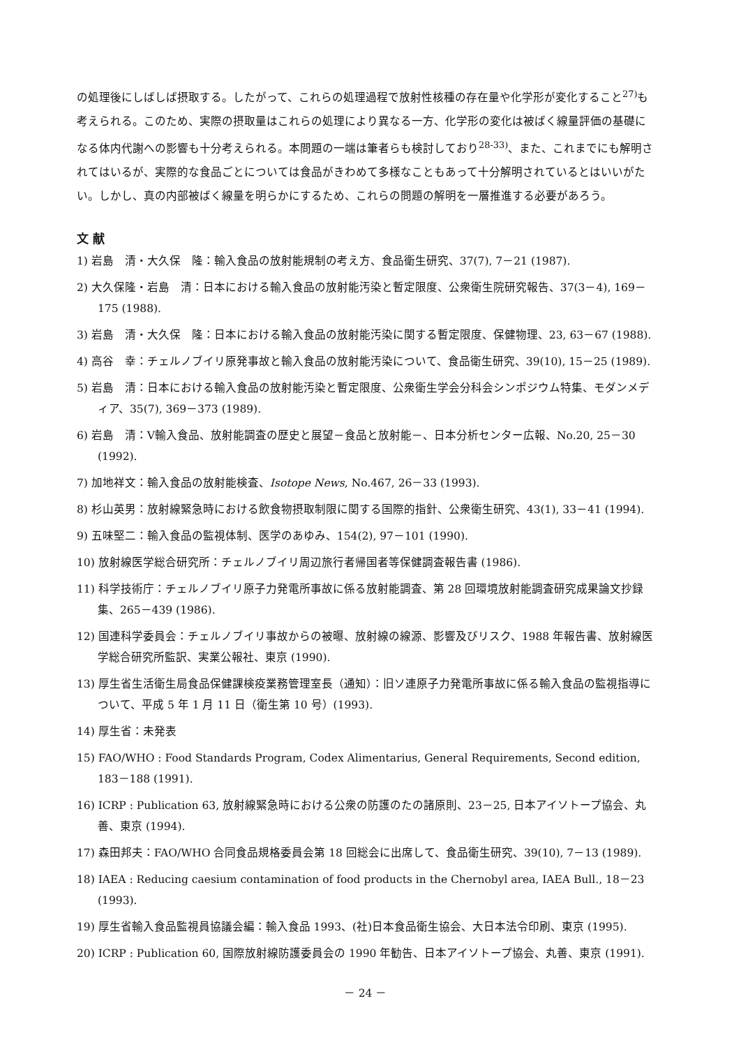の処理後にしばしば摂取する。したがって、これらの処理過程で放射性核種の存在量や化学形が変化すること<sup>27)</sup>も考えられる。このため、実際の摂取量はこれらの処理により異なる一方、化学形の変化は被ばく線量評価の基礎になる体内代謝への影響も十分考えられる。本問題の一端は筆者らも検討しており<sup>28-33)</sup>、また、これまでにも解明されてはいるが、実際的な食品ごとについては食品がきわめて多様なこともあって十分解明されているとはいいがたい。しかし、真の内部被ばく線量を明らかにするため、これらの問題の解明を一層推進する必要があろう。
文 献
1) 岩島　清・大久保　隆：輸入食品の放射能規制の考え方、食品衛生研究、37(7), 7－21 (1987).
2) 大久保隆・岩島　清：日本における輸入食品の放射能汚染と暫定限度、公衆衛生院研究報告、37(3－4), 169－175 (1988).
3) 岩島　清・大久保　隆：日本における輸入食品の放射能汚染に関する暫定限度、保健物理、23, 63－67 (1988).
4) 高谷　幸：チェルノブイリ原発事故と輸入食品の放射能汚染について、食品衛生研究、39(10), 15－25 (1989).
5) 岩島　清：日本における輸入食品の放射能汚染と暫定限度、公衆衛生学会分科会シンポジウム特集、モダンメディア、35(7), 369－373 (1989).
6) 岩島　清：V輸入食品、放射能調査の歴史と展望－食品と放射能－、日本分析センター広報、No.20, 25－30 (1992).
7) 加地祥文：輸入食品の放射能検査、Isotope News, No.467, 26－33 (1993).
8) 杉山英男：放射線緊急時における飲食物摂取制限に関する国際的指針、公衆衛生研究、43(1), 33－41 (1994).
9) 五味堅二：輸入食品の監視体制、医学のあゆみ、154(2), 97－101 (1990).
10) 放射線医学総合研究所：チェルノブイリ周辺旅行者帰国者等保健調査報告書 (1986).
11) 科学技術庁：チェルノブイリ原子力発電所事故に係る放射能調査、第 28 回環境放射能調査研究成果論文抄録集、265－439 (1986).
12) 国連科学委員会：チェルノブイリ事故からの被曝、放射線の線源、影響及びリスク、1988 年報告書、放射線医学総合研究所監訳、実業公報社、東京 (1990).
13) 厚生省生活衛生局食品保健課検疫業務管理室長（通知）：旧ソ連原子力発電所事故に係る輸入食品の監視指導について、平成 5 年 1 月 11 日（衛生第 10 号）(1993).
14) 厚生省：未発表
15) FAO/WHO : Food Standards Program, Codex Alimentarius, General Requirements, Second edition, 183－188 (1991).
16) ICRP : Publication 63, 放射線緊急時における公衆の防護のたの諸原則、23－25, 日本アイソトープ協会、丸善、東京 (1994).
17) 森田邦夫：FAO/WHO 合同食品規格委員会第 18 回総会に出席して、食品衛生研究、39(10), 7－13 (1989).
18) IAEA : Reducing caesium contamination of food products in the Chernobyl area, IAEA Bull., 18－23 (1993).
19) 厚生省輸入食品監視員協議会編：輸入食品 1993、(社)日本食品衛生協会、大日本法令印刷、東京 (1995).
20) ICRP : Publication 60, 国際放射線防護委員会の 1990 年勧告、日本アイソトープ協会、丸善、東京 (1991).
－ 24 －